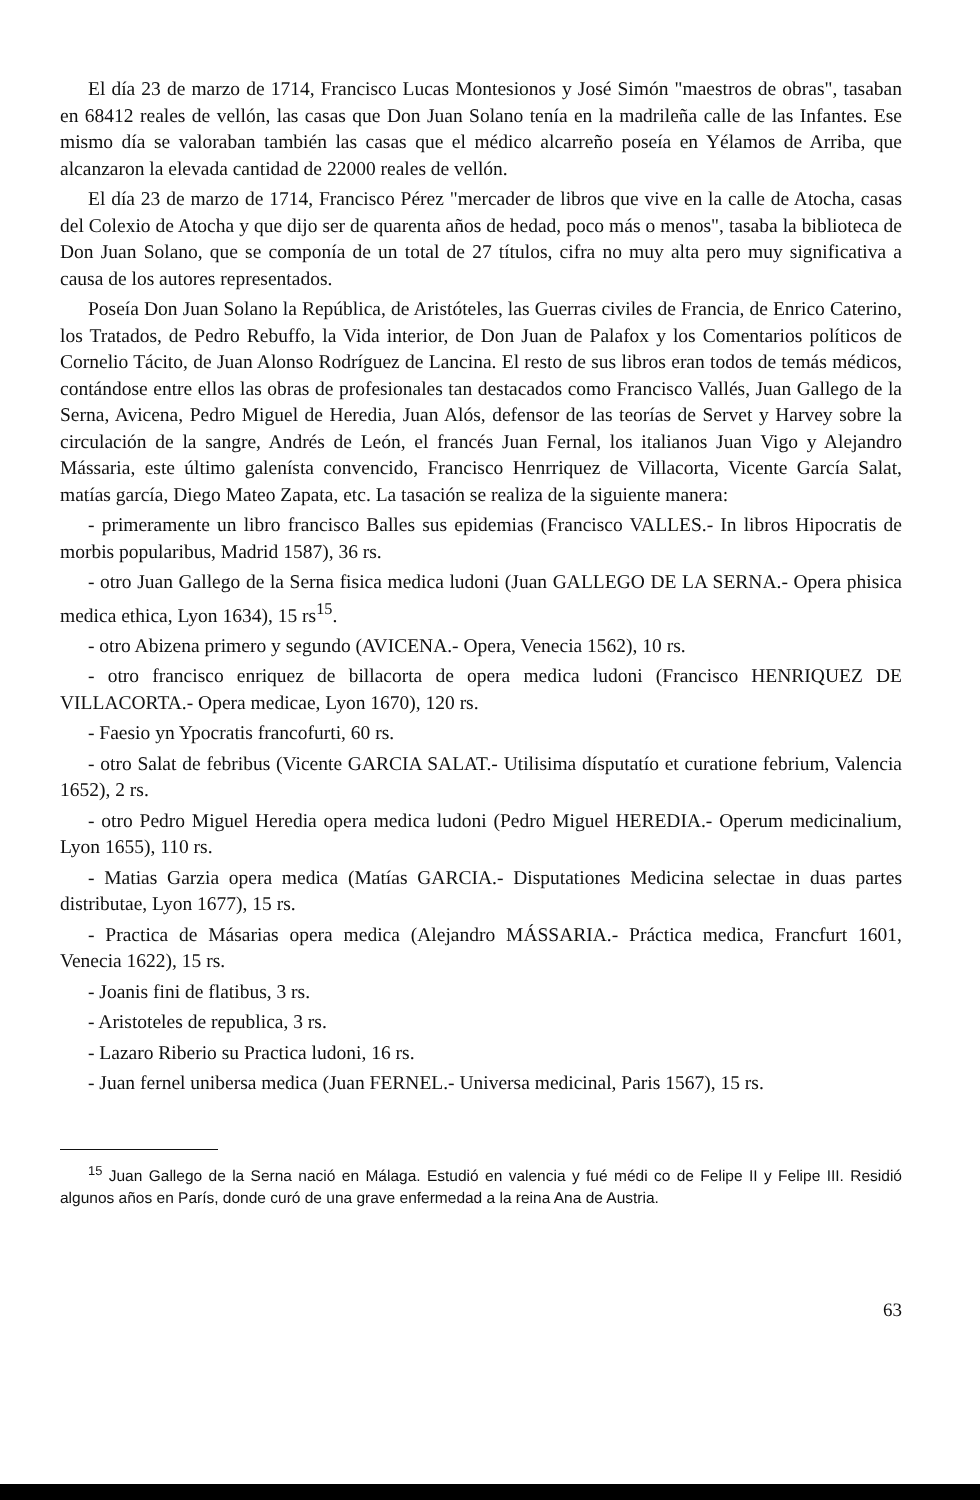El día 23 de marzo de 1714, Francisco Lucas Montesionos y José Simón "maestros de obras", tasaban en 68412 reales de vellón, las casas que Don Juan Solano tenía en la madrileña calle de las Infantes. Ese mismo día se valoraban también las casas que el médico alcarreño poseía en Yélamos de Arriba, que alcanzaron la elevada cantidad de 22000 reales de vellón.
El día 23 de marzo de 1714, Francisco Pérez "mercader de libros que vive en la calle de Atocha, casas del Colexio de Atocha y que dijo ser de quarenta años de hedad, poco más o menos", tasaba la biblioteca de Don Juan Solano, que se componía de un total de 27 títulos, cifra no muy alta pero muy significativa a causa de los autores representados.
Poseía Don Juan Solano la República, de Aristóteles, las Guerras civiles de Francia, de Enrico Caterino, los Tratados, de Pedro Rebuffo, la Vida interior, de Don Juan de Palafox y los Comentarios políticos de Cornelio Tácito, de Juan Alonso Rodríguez de Lancina. El resto de sus libros eran todos de temás médicos, contándose entre ellos las obras de profesionales tan destacados como Francisco Vallés, Juan Gallego de la Serna, Avicena, Pedro Miguel de Heredia, Juan Alós, defensor de las teorías de Servet y Harvey sobre la circulación de la sangre, Andrés de León, el francés Juan Fernal, los italianos Juan Vigo y Alejandro Mássaria, este último galenísta convencido, Francisco Henrriquez de Villacorta, Vicente García Salat, matías garcía, Diego Mateo Zapata, etc. La tasación se realiza de la siguiente manera:
- primeramente un libro francisco Balles sus epidemias (Francisco VALLES.- In libros Hipocratis de morbis popularibus, Madrid 1587), 36 rs.
- otro Juan Gallego de la Serna fisica medica ludoni (Juan GALLEGO DE LA SERNA.- Opera phisica medica ethica, Lyon 1634), 15 rs<sup>15</sup>.
- otro Abizena primero y segundo (AVICENA.- Opera, Venecia 1562), 10 rs.
- otro francisco enriquez de billacorta de opera medica ludoni (Francisco HENRIQUEZ DE VILLACORTA.- Opera medicae, Lyon 1670), 120 rs.
- Faesio yn Ypocratis francofurti, 60 rs.
- otro Salat de febribus (Vicente GARCIA SALAT.- Utilisima dísputatío et curatione febrium, Valencia 1652), 2 rs.
- otro Pedro Miguel Heredia opera medica ludoni (Pedro Miguel HEREDIA.- Operum medicinalium, Lyon 1655), 110 rs.
- Matias Garzia opera medica (Matías GARCIA.- Disputationes Medicina selectae in duas partes distributae, Lyon 1677), 15 rs.
- Practica de Másarias opera medica (Alejandro MÁSSARIA.- Práctica medica, Francfurt 1601, Venecia 1622), 15 rs.
- Joanis fini de flatibus, 3 rs.
- Aristoteles de republica, 3 rs.
- Lazaro Riberio su Practica ludoni, 16 rs.
- Juan fernel unibersa medica (Juan FERNEL.- Universa medicinal, Paris 1567), 15 rs.
<sup>15</sup> Juan Gallego de la Serna nació en Málaga. Estudió en valencia y fué médi co de Felipe II y Felipe III. Residió algunos años en París, donde curó de una grave enfermedad a la reina Ana de Austria.
63